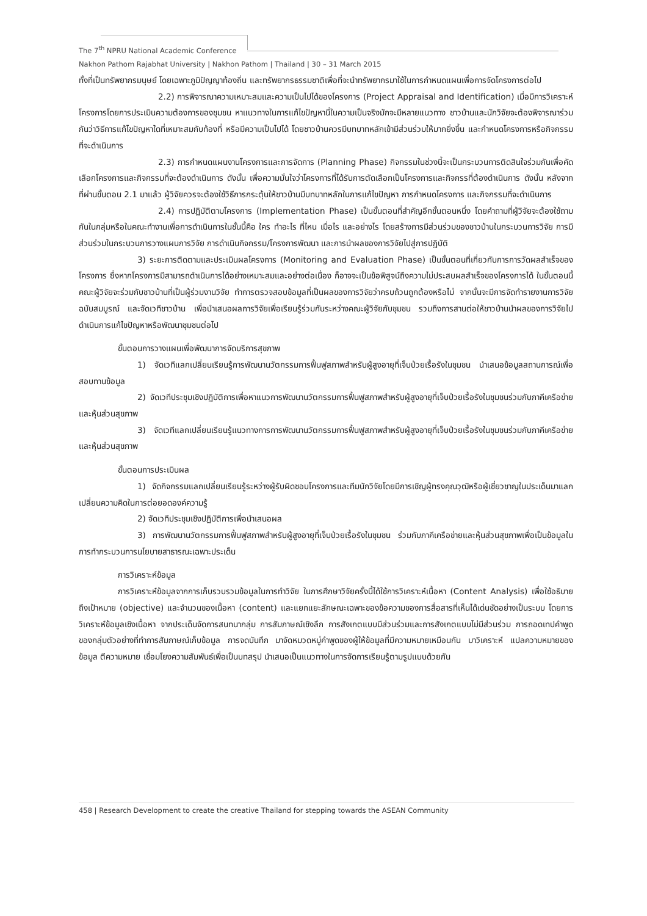The 7<sup>th</sup> NPRU National Academic Conference
Nakhon Pathom Rajabhat University | Nakhon Pathom | Thailand | 30 – 31 March 2015
ทั้งที่เป็นทรัพยากรมนุษย์ โดยเฉพาะภูมิปัญญาท้องถิ่น และทรัพยากรธรรมชาติเพื่อที่จะนำทรัพยากรมาใช้ในการกำหนดแผนเพื่อการจัดโครงการต่อไป
2.2) การพิจารณาความเหมาะสมและความเป็นไปได้ของโครงการ (Project Appraisal and Identification) เมื่อมีการวิเคราะห์โครงการโดยการประเมินความต้องการของชุมชน หาแนวทางในการแก้ไขปัญหานี่ในความเป็นจริงมักจะมีหลายแนวทาง ชาวบ้านและนักวิจัยจะต้องพิจารณาร่วมกันว่าวิธีการแก้ไขปัญหาใดที่เหมาะสมกับท้องที่ หรือมีความเป็นไปได้ โดยชาวบ้านควรมีบทบาทหลักเข้ามีส่วนร่วมให้มากยิ่งขึ้น และกำหนดโครงการหรือกิจกรรมที่จะดำเนินการ
2.3) การกำหนดแผนงานโครงการและการจัดการ (Planning Phase) กิจกรรมในช่วงนี้จะเป็นกระบวนการติดสินใจร่วมกันเพื่อคัดเลือกโครงการและกิจกรรมที่จะต้องดำเนินการ ดังนั้น เพื่อความมั่นใจว่าโครงการที่ได้รับการตัดเลือกเป็นโครงการและกิจกรรที่ต้องดำเนินการ ดังนั้น หลังจากที่ผ่านขั้นตอน 2.1 มาแล้ว ผู้วิจัยควรจะต้องใช้วิธีการกระตุ้นให้ชาวบ้านมีบทบาทหลักในการแก้ไขปัญหา การกำหนดโครงการ และกิจกรรมที่จะดำเนินการ
2.4) การปฏิบัติตามโครงการ (Implementation Phase) เป็นขั้นตอนที่สำคัญอีกขั้นตอนหนึ่ง โดยคำถามที่ผู้วิจัยจะต้องใช้ถามกันในกลุ่มหรือในคณะทำงานเพื่อการดำเนินการในชั้นนี้คือ ใคร ทำอะไร ที่ไหน เมื่อไร และอย่างไร โดยสร้างการมีส่วนร่วมของชาวบ้านในกระบวนการวิจัย การมีส่วนร่วมในกระบวนการวางแผนการวิจัย การดำเนินกิจกรรม/โครงการพัฒนา และการนำผลของการวิจัยไปสู่การปฏิบัติ
3) ระยะการติดตามและประเมินผลโครงการ (Monitoring and Evaluation Phase) เป็นขั้นตอนที่เกี่ยวกับการการวัดผลสำเร็จของโครงการ ซึ่งหากโครงการมีสามารถดำเนินการได้อย่างเหมาะสมและอย่างต่อเนื่อง ก็อาจจะเป็นข้อพิสูจน์ถึงความไม่ประสบผลสำเร็จของโครงการได้ ในขั้นตอนนี้ คณะผู้วิจัยจะร่วมกับชาวบ้านที่เป็นผู้ร่วมงานวิจัย ทำการตรวจสอบข้อมูลที่เป็นผลของการวิจัยว่าครบถ้วนถูกต้องหรือไม่ จากนั้นจะมีการจัดทำรายงานการวิจัยฉบับสมบูรณ์ และจัดเวทีชาวบ้าน เพื่อนำเสนอผลการวิจัยเพื่อเรียนรู้ร่วมกันระหว่างคณะผู้วิจัยกับชุมชน รวมถึงการสานต่อให้ชาวบ้านนำผลของการวิจัยไปดำเนินการแก้ไขปัญหาหรือพัฒนาชุมชนต่อไป
ขั้นตอนการวางแผนเพื่อพัฒนาการจัดบริการสุขภาพ
1) จัดเวทีแลกเปลี่ยนเรียนรู้การพัฒนานวัตกรรมการฟื้นฟูสภาพสำหรับผู้สูงอายุที่เจ็บป่วยเรื้อรังในชุมชน นำเสนอข้อมูลสถานการณ์เพื่อสอบทานข้อมูล
2) จัดเวทีประชุมเชิงปฏิบัติการเพื่อหาแนวการพัฒนานวัตกรรมการฟื้นฟูสภาพสำหรับผู้สูงอายุที่เจ็บป่วยเรื้อรังในชุมชนร่วมกับภาคีเครือข่ายและหุ้นส่วนสุขภาพ
3) จัดเวทีแลกเปลี่ยนเรียนรู้แนวทางการการพัฒนานวัตกรรมการฟื้นฟูสภาพสำหรับผู้สูงอายุที่เจ็บป่วยเรื้อรังในชุมชนร่วมกับภาคีเครือข่ายและหุ้นส่วนสุขภาพ
ขั้นตอนการประเมินผล
1) จัดกิจกรรมแลกเปลี่ยนเรียนรู้ระหว่างผู้รับผิดชอบโครงการและทีมนักวิจัยโดยมีการเชิญผู้ทรงคุณวุฒิหรือผู้เชี่ยวชาญในประเด็นมาแลกเปลี่ยนความคิดในการต่อยอดองค์ความรู้
2) จัดเวทีประชุมเชิงปฏิบัติการเพื่อนำเสนอผล
3) การพัฒนานวัตกรรมการฟื้นฟูสภาพสำหรับผู้สูงอายุที่เจ็บป่วยเรื้อรังในชุมชน ร่วมกับภาคีเครือข่ายและหุ้นส่วนสุขภาพเพื่อเป็นข้อมูลในการทำกระบวนการนโยบายสาธารณะเฉพาะประเด็น
การวิเคราะห์ข้อมูล
การวิเคราะห์ข้อมูลจากการเก็บรวบรวมข้อมูลในการทำวิจัย ในการศึกษาวิจัยครั้งนี้ได้ใช้การวิเคราะห์เนื้อหา (Content Analysis) เพื่อใช้อธิบายถึงเป้าหมาย (objective) และจำนวนของเนื้อหา (content) และแยกแยะลักษณะเฉพาะของข้อความของการสื่อสารที่เห็นได้เด่นชัดอย่างเป็นระบบ โดยการวิเคราะห์ข้อมูลเชิงเนื้อหา จากประเด็นจัดการสนทนากลุ่ม การสัมภาษณ์เชิงลึก การสังเกตแบบมีส่วนร่วมและการสังเกตแบบไม่มีส่วนร่วม การถอดเทปคำพูดของกลุ่มตัวอย่างที่ทำการสัมภาษณ์เก็บข้อมูล การจดบันทึก มาจัดหมวดหมู่คำพูดของผู้ให้ข้อมูลที่มีความหมายเหมือนกัน มาวิเคราะห์ แปลความหมายของข้อมูล ตีความหมาย เชื่อมโยงความสัมพันธ์เพื่อเป็นบทสรุป นำเสนอเป็นแนวทางในการจัดการเรียนรู้ตามรูปแบบด้วยกัน
458 | Research Development to create the creative Thailand for stepping towards the ASEAN Community